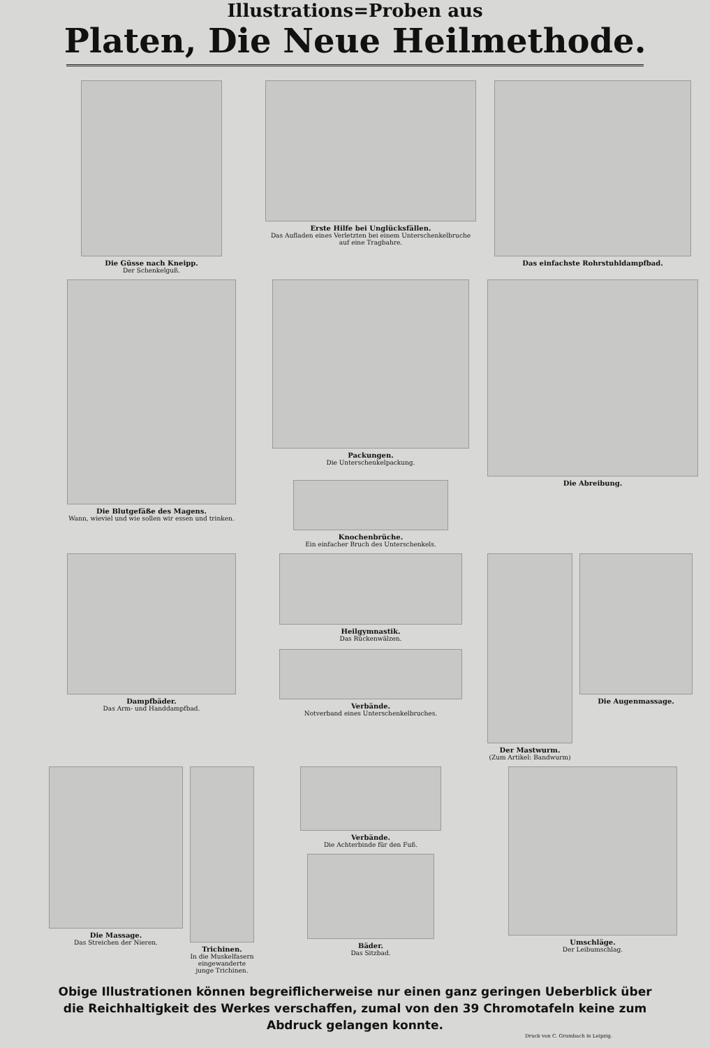Illustrations=Proben aus
Platen, Die Neue Heilmethode.
Die Güsse nach Kneipp.
Der Schenkelguß.
Erste Hilfe bei Unglücksfällen.
Das Aufladen eines Verletzten bei einem Unterschenkelbruche auf eine Tragbahre.
Das einfachste Rohrstuhldampfbad.
Die Blutgefäße des Magens.
Wann, wieviel und wie sollen wir essen und trinken.
Packungen.
Die Unterschenkelpackung.
Knochenbrüche.
Ein einfacher Bruch des Unterschenkels.
Die Abreibung.
Dampfbäder.
Das Arm- und Handdampfbad.
Heilgymnastik.
Das Rückenwälzen.
Verbände.
Notverband eines Unterschenkelbruches.
Der Mastwurm.
(Zum Artikel: Bandwurm)
Die Augenmassage.
Die Massage.
Das Streichen der Nieren.
Trichinen.
In die Muskelfasern eingewanderte junge Trichinen.
Verbände.
Die Achterbinde für den Fuß.
Bäder.
Das Sitzbad.
Umschläge.
Der Leibumschlag.
Obige Illustrationen können begreiflicherweise nur einen ganz geringen Ueberblick über die Reichhaltigkeit des Werkes verschaffen, zumal von den 39 Chromotafeln keine zum Abdruck gelangen konnte.
Druck von C. Grumbach in Leipzig.